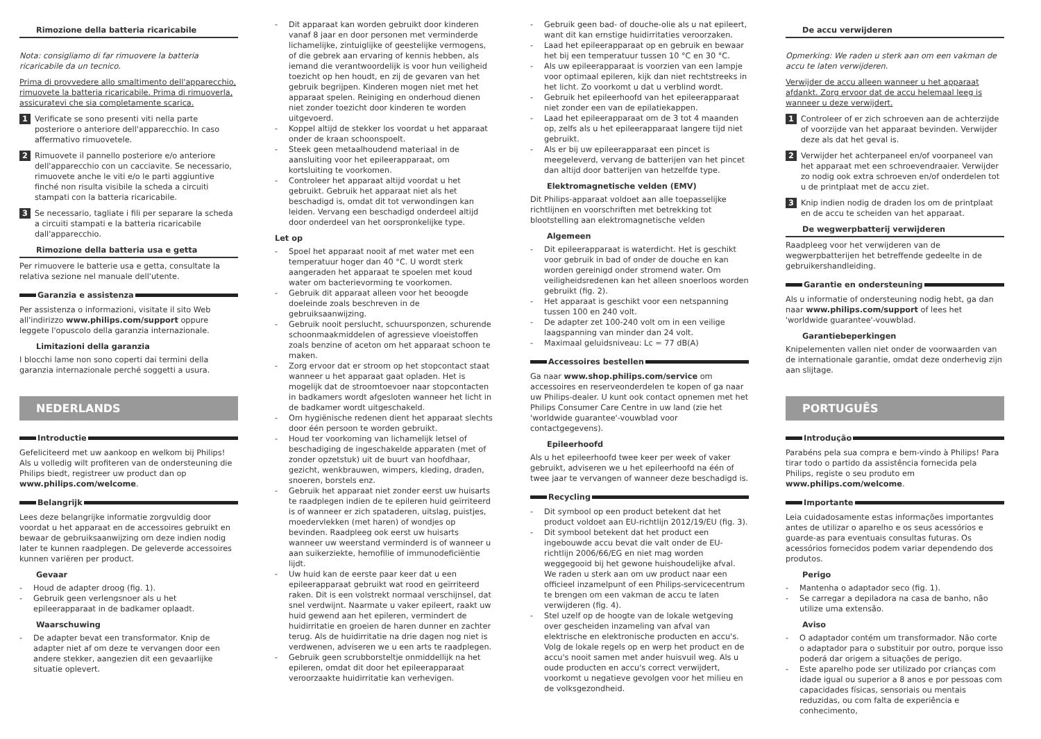Rimozione della batteria ricaricabile
Nota: consigliamo di far rimuovere la batteria ricaricabile da un tecnico.
Prima di provvedere allo smaltimento dell'apparecchio, rimuovete la batteria ricaricabile. Prima di rimuoverla, assicuratevi che sia completamente scarica.
1
Verificate se sono presenti viti nella parte posteriore o anteriore dell'apparecchio. In caso affermativo rimuovetele.
2
Rimuovete il pannello posteriore e/o anteriore dell'apparecchio con un cacciavite. Se necessario, rimuovete anche le viti e/o le parti aggiuntive finché non risulta visibile la scheda a circuiti stampati con la batteria ricaricabile.
3
Se necessario, tagliate i fili per separare la scheda a circuiti stampati e la batteria ricaricabile dall'apparecchio.
Rimozione della batteria usa e getta
Per rimuovere le batterie usa e getta, consultate la relativa sezione nel manuale dell'utente.
Garanzia e assistenza
Per assistenza o informazioni, visitate il sito Web all'indirizzo www.philips.com/support oppure leggete l'opuscolo della garanzia internazionale.
Limitazioni della garanzia
I blocchi lame non sono coperti dai termini della garanzia internazionale perché soggetti a usura.
NEDERLANDS
Introductie
Gefeliciteerd met uw aankoop en welkom bij Philips! Als u volledig wilt profiteren van de ondersteuning die Philips biedt, registreer uw product dan op www.philips.com/welcome.
Belangrijk
Lees deze belangrijke informatie zorgvuldig door voordat u het apparaat en de accessoires gebruikt en bewaar de gebruiksaanwijzing om deze indien nodig later te kunnen raadplegen. De geleverde accessoires kunnen variëren per product.
Gevaar
- Houd de adapter droog (fig. 1).
- Gebruik geen verlengsnoer als u het epileerapparaat in de badkamer oplaadt.
Waarschuwing
- De adapter bevat een transformator. Knip de adapter niet af om deze te vervangen door een andere stekker, aangezien dit een gevaarlijke situatie oplevert.
- Dit apparaat kan worden gebruikt door kinderen vanaf 8 jaar en door personen met verminderde lichamelijke, zintuiglijke of geestelijke vermogens, of die gebrek aan ervaring of kennis hebben, als iemand die verantwoordelijk is voor hun veiligheid toezicht op hen houdt, en zij de gevaren van het gebruik begrijpen. Kinderen mogen niet met het apparaat spelen. Reiniging en onderhoud dienen niet zonder toezicht door kinderen te worden uitgevoerd.
- Koppel altijd de stekker los voordat u het apparaat onder de kraan schoonspoelt.
- Steek geen metaalhoudend materiaal in de aansluiting voor het epileerapparaat, om kortsluiting te voorkomen.
- Controleer het apparaat altijd voordat u het gebruikt. Gebruik het apparaat niet als het beschadigd is, omdat dit tot verwondingen kan leiden. Vervang een beschadigd onderdeel altijd door onderdeel van het oorspronkelijke type.
Let op
- Spoel het apparaat nooit af met water met een temperatuur hoger dan 40 °C. U wordt sterk aangeraden het apparaat te spoelen met koud water om bacterievorming te voorkomen.
- Gebruik dit apparaat alleen voor het beoogde doeleinde zoals beschreven in de gebruiksaanwijzing.
- Gebruik nooit perslucht, schuursponzen, schurende schoonmaakmiddelen of agressieve vloeistoffen zoals benzine of aceton om het apparaat schoon te maken.
- Zorg ervoor dat er stroom op het stopcontact staat wanneer u het apparaat gaat opladen. Het is mogelijk dat de stroomtoevoer naar stopcontacten in badkamers wordt afgesloten wanneer het licht in de badkamer wordt uitgeschakeld.
- Om hygiënische redenen dient het apparaat slechts door één persoon te worden gebruikt.
- Houd ter voorkoming van lichamelijk letsel of beschadiging de ingeschakelde apparaten (met of zonder opzetstuk) uit de buurt van hoofdhaar, gezicht, wenkbrauwen, wimpers, kleding, draden, snoeren, borstels enz.
- Gebruik het apparaat niet zonder eerst uw huisarts te raadplegen indien de te epileren huid geïrriteerd is of wanneer er zich spataderen, uitslag, puistjes, moedervlekken (met haren) of wondjes op bevinden. Raadpleeg ook eerst uw huisarts wanneer uw weerstand verminderd is of wanneer u aan suikerziekte, hemofilie of immunodeficiëntie lijdt.
- Uw huid kan de eerste paar keer dat u een epileerapparaat gebruikt wat rood en geïrriteerd raken. Dit is een volstrekt normaal verschijnsel, dat snel verdwijnt. Naarmate u vaker epileert, raakt uw huid gewend aan het epileren, vermindert de huidirritatie en groeien de haren dunner en zachter terug. Als de huidirritatie na drie dagen nog niet is verdwenen, adviseren we u een arts te raadplegen.
- Gebruik geen scrubborsteltje onmiddellijk na het epileren, omdat dit door het epileerapparaat veroorzaakte huidirritatie kan verhevigen.
- Gebruik geen bad- of douche-olie als u nat epileert, want dit kan ernstige huidirritaties veroorzaken.
- Laad het epileerapparaat op en gebruik en bewaar het bij een temperatuur tussen 10 °C en 30 °C.
- Als uw epileerapparaat is voorzien van een lampje voor optimaal epileren, kijk dan niet rechtstreeks in het licht. Zo voorkomt u dat u verblind wordt.
- Gebruik het epileerhoofd van het epileerapparaat niet zonder een van de epilatiekappen.
- Laad het epileerapparaat om de 3 tot 4 maanden op, zelfs als u het epileerapparaat langere tijd niet gebruikt.
- Als er bij uw epileerapparaat een pincet is meegeleverd, vervang de batterijen van het pincet dan altijd door batterijen van hetzelfde type.
Elektromagnetische velden (EMV)
Dit Philips-apparaat voldoet aan alle toepasselijke richtlijnen en voorschriften met betrekking tot blootstelling aan elektromagnetische velden
Algemeen
- Dit epileerapparaat is waterdicht. Het is geschikt voor gebruik in bad of onder de douche en kan worden gereinigd onder stromend water. Om veiligheidsredenen kan het alleen snoerloos worden gebruikt (fig. 2).
- Het apparaat is geschikt voor een netspanning tussen 100 en 240 volt.
- De adapter zet 100-240 volt om in een veilige laagspanning van minder dan 24 volt.
- Maximaal geluidsniveau: Lc = 77 dB(A)
Accessoires bestellen
Ga naar www.shop.philips.com/service om accessoires en reserveonderdelen te kopen of ga naar uw Philips-dealer. U kunt ook contact opnemen met het Philips Consumer Care Centre in uw land (zie het 'worldwide guarantee'-vouwblad voor contactgegevens).
Epileerhoofd
Als u het epileerhoofd twee keer per week of vaker gebruikt, adviseren we u het epileerhoofd na één of twee jaar te vervangen of wanneer deze beschadigd is.
Recycling
- Dit symbool op een product betekent dat het product voldoet aan EU-richtlijn 2012/19/EU (fig. 3).
- Dit symbool betekent dat het product een ingebouwde accu bevat die valt onder de EU-richtlijn 2006/66/EG en niet mag worden weggegooid bij het gewone huishoudelijke afval. We raden u sterk aan om uw product naar een officieel inzamelpunt of een Philips-servicecentrum te brengen om een vakman de accu te laten verwijderen (fig. 4).
- Stel uzelf op de hoogte van de lokale wetgeving over gescheiden inzameling van afval van elektrische en elektronische producten en accu's. Volg de lokale regels op en werp het product en de accu's nooit samen met ander huisvuil weg. Als u oude producten en accu's correct verwijdert, voorkomt u negatieve gevolgen voor het milieu en de volksgezondheid.
De accu verwijderen
Opmerking: We raden u sterk aan om een vakman de accu te laten verwijderen.
Verwijder de accu alleen wanneer u het apparaat afdankt. Zorg ervoor dat de accu helemaal leeg is wanneer u deze verwijdert.
1
Controleer of er zich schroeven aan de achterzijde of voorzijde van het apparaat bevinden. Verwijder deze als dat het geval is.
2
Verwijder het achterpaneel en/of voorpaneel van het apparaat met een schroevendraaier. Verwijder zo nodig ook extra schroeven en/of onderdelen tot u de printplaat met de accu ziet.
3
Knip indien nodig de draden los om de printplaat en de accu te scheiden van het apparaat.
De wegwerpbatterij verwijderen
Raadpleeg voor het verwijderen van de wegwerpbatterijen het betreffende gedeelte in de gebruikershandleiding.
Garantie en ondersteuning
Als u informatie of ondersteuning nodig hebt, ga dan naar www.philips.com/support of lees het 'worldwide guarantee'-vouwblad.
Garantiebeperkingen
Knipelementen vallen niet onder de voorwaarden van de internationale garantie, omdat deze onderhevig zijn aan slijtage.
PORTUGUÊS
Introdução
Parabéns pela sua compra e bem-vindo à Philips! Para tirar todo o partido da assistência fornecida pela Philips, registe o seu produto em www.philips.com/welcome.
Importante
Leia cuidadosamente estas informações importantes antes de utilizar o aparelho e os seus acessórios e guarde-as para eventuais consultas futuras. Os acessórios fornecidos podem variar dependendo dos produtos.
Perigo
- Mantenha o adaptador seco (fig. 1).
- Se carregar a depiladora na casa de banho, não utilize uma extensão.
Aviso
- O adaptador contém um transformador. Não corte o adaptador para o substituir por outro, porque isso poderá dar origem a situações de perigo.
- Este aparelho pode ser utilizado por crianças com idade igual ou superior a 8 anos e por pessoas com capacidades físicas, sensoriais ou mentais reduzidas, ou com falta de experiência e conhecimento,